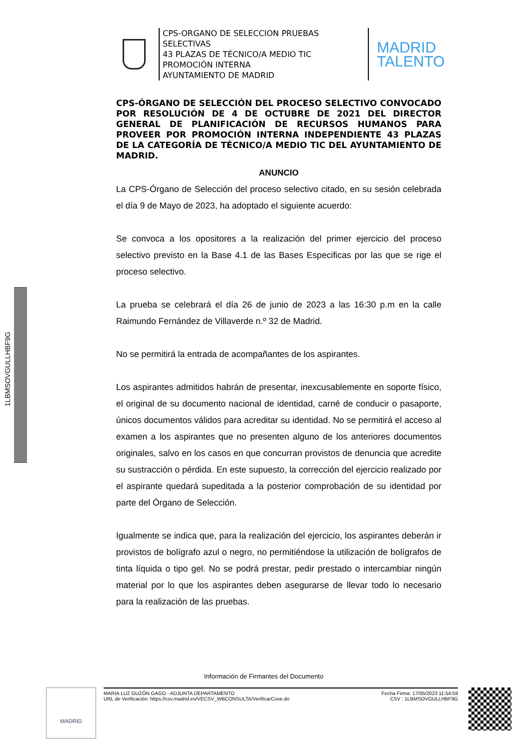CPS-ORGANO DE SELECCION PRUEBAS SELECTIVAS
43 PLAZAS DE TÉCNICO/A MEDIO TIC PROMOCIÓN INTERNA
AYUNTAMIENTO DE MADRID
MADRID
TALENTO
1LBMSOVGULLHBF9G
CPS-ÓRGANO DE SELECCIÓN DEL PROCESO SELECTIVO CONVOCADO POR RESOLUCIÓN DE 4 DE OCTUBRE DE 2021 DEL DIRECTOR GENERAL DE PLANIFICACIÓN DE RECURSOS HUMANOS PARA PROVEER POR PROMOCIÓN INTERNA INDEPENDIENTE 43 PLAZAS DE LA CATEGORÍA DE TÉCNICO/A MEDIO TIC DEL AYUNTAMIENTO DE MADRID.
ANUNCIO
La CPS-Órgano de Selección del proceso selectivo citado, en su sesión celebrada el día 9 de Mayo de 2023, ha adoptado el siguiente acuerdo:
Se convoca a los opositores a la realización del primer ejercicio del proceso selectivo previsto en la Base 4.1 de las Bases Especificas por las que se rige el proceso selectivo.
La prueba se celebrará el día 26 de junio de 2023 a las 16:30 p.m en la calle Raimundo Fernández de Villaverde n.º 32 de Madrid.
No se permitirá la entrada de acompañantes de los aspirantes.
Los aspirantes admitidos habrán de presentar, inexcusablemente en soporte físico, el original de su documento nacional de identidad, carné de conducir o pasaporte, únicos documentos válidos para acreditar su identidad. No se permitirá el acceso al examen a los aspirantes que no presenten alguno de los anteriores documentos originales, salvo en los casos en que concurran provistos de denuncia que acredite su sustracción o pérdida. En este supuesto, la corrección del ejercicio realizado por el aspirante quedará supeditada a la posterior comprobación de su identidad por parte del Órgano de Selección.
Igualmente se indica que, para la realización del ejercicio, los aspirantes deberán ir provistos de bolígrafo azul o negro, no permitiéndose la utilización de bolígrafos de tinta líquida o tipo gel. No se podrá prestar, pedir prestado o intercambiar ningún material por lo que los aspirantes deben asegurarse de llevar todo lo necesario para la realización de las pruebas.
Información de Firmantes del Documento
MADRID
MARIA LUZ GUZÓN GAGO - ADJUNTA DEPARTAMENTO
URL de Verificación: https://csv.madrid.es/VECSV_WBCONSULTA/VerificarCove.do
Fecha Firma: 17/05/2023 11:54:59
CSV : 1LBMSOVGULLHBF9G